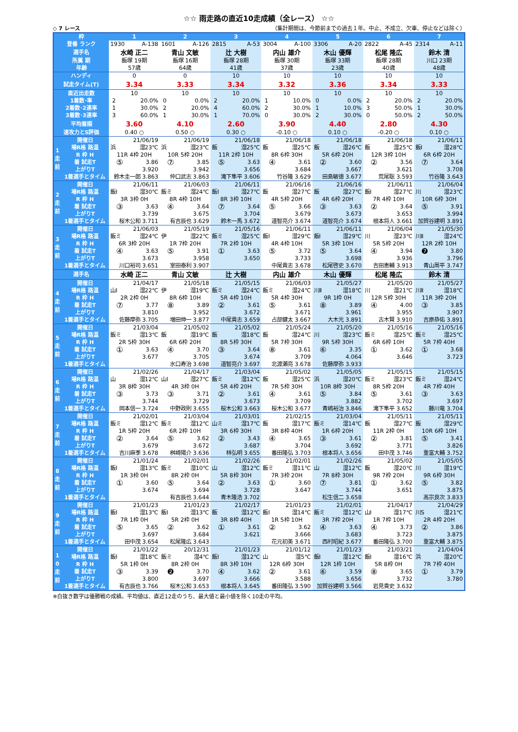☆☆ 雨走路の直近10走成績（全レース） ☆☆
◇ 7 レース （集計期間は、今節前までの過去１年。中止、不成立、欠車、停止などは除く）
| 枠 | | 1 | 2 | 3 | 4 | 5 | 6 | 7 |
| 登番 ランク | | 1930 A-138 | 1601 A-126 | 2815 A-53 | 3004 A-100 | 3306 A-20 | 2822 A-45 | 2314 A-11 |
| 選手名 | | 水崎 正二 | 青山 文敏 | 辻 大樹 | 内山 雄介 | 木山 優輝 | 松尾 隆広 | 鈴木 清 |
| 所属 期 | | 飯塚 19期 | 飯塚 16期 | 飯塚 28期 | 飯塚 30期 | 飯塚 33期 | 飯塚 28期 | 川口 23期 |
| 年齢 | | 57歳 | 64歳 | 41歳 | 37歳 | 23歳 | 40歳 | 48歳 |
| ハンディ | | 0 | 0 | 10 | 10 | 10 | 10 | 10 |
| 試走タイム(T) | | 3.34 | 3.33 | 3.34 | 3.32 | 3.36 | 3.34 | 3.33 |
| 直近出走数 | | 10 | 10 | 10 | 10 | 10 | 10 | 10 |
| 1着数･率 | | 2 20.0% | 0 0.0% | 2 20.0% | 1 10.0% | 0 0.0% | 2 20.0% | 2 20.0% |
| 2着数･2連率 | | 1 30.0% | 2 20.0% | 4 60.0% | 2 30.0% | 1 10.0% | 3 50.0% | 1 30.0% |
| 3着数･3連率 | | 3 60.0% | 1 30.0% | 1 70.0% | 0 30.0% | 2 30.0% | 0 50.0% | 2 50.0% |
| 平均着順 | | 3.60 | 4.10 | 2.60 | 3.90 | 4.40 | 2.80 | 4.30 |
| 速攻力とS評価 | | 0.40 ○ | 0.50 ○ | 0.30 ○ | -0.10 ○ | 0.10 ○ | -0.20 ○ | 0.10 ○ |
| 1 走 前 | 開催日 | 21/06/19 | 21/06/19 | 21/06/18 | 21/06/18 | 21/06/18 | 21/06/18 | 21/06/11 |
| | 場R格 路温 | 浜 湿23℃ | 浜 湿23℃ | 飯 湿25℃ | 飯 湿25℃ | 飯 湿26℃ | 飯 湿25℃ | 飯Ⅰ 湿28℃ |
| | R 枠 H | 11R 4枠 20H | 10R 5枠 20H | 11R 2枠 10H | 8R 6枠 30H | 5R 6枠 20H | 12R 3枠 10H | 6R 6枠 20H |
| | 着 試走T | ⑤ 3.86 | ⑦ 3.85 | ⑤ 3.63 | ④ 3.61 | ② 3.60 | ② 3.56 | ⑦ 3.64 |
| | 上がりT | 3.920 | 3.942 | 3.656 | 3.684 | 3.667 | 3.621 | 3.708 |
| | 1着選手とタイム | 鈴木圭一郎 3.863 | 仲口武志 3.863 | 滝下隼平 3.606 | 竹谷隆 3.629 | 田島敏徳 3.677 | 荒尾聡 3.593 | 竹谷隆 3.643 |
| 2 走 前 | 開催日 | 21/06/11 | 21/06/03 | 21/06/11 | 21/06/16 | 21/06/16 | 21/06/11 | 21/06/04 |
| | 場R格 路温 | 飯Ⅰ 湿30℃ | 飯ミ 湿24℃ | 飯Ⅰ 湿27℃ | 飯 湿27℃ | 飯 湿27℃ | 飯Ⅰ 湿27℃ | 川 湿23℃ |
| | R 枠 H | 3R 3枠 0H | 8R 4枠 10H | 8R 3枠 10H | 4R 5枠 20H | 4R 6枠 20H | 7R 4枠 10H | 10R 6枠 30H |
| | 着 試走T | ③ 3.63 | ④ 3.64 | ⑦ 3.64 | ⑤ 3.66 | ③ 3.63 | ② 3.64 | ⑤ 3.91 |
| | 上がりT | 3.739 | 3.675 | 3.704 | 3.679 | 3.673 | 3.653 | 3.994 |
| | 1着選手とタイム | 桜木公和 3.711 | 有吉辰也 3.629 | 鈴木一馬 3.672 | 道智亮介 3.674 | 道智亮介 3.674 | 根本将人 3.661 | 加賀谷建明 3.891 |
| 3 走 前 | 開催日 | 21/06/03 | 21/05/19 | 21/05/16 | 21/06/11 | 21/06/11 | 21/06/04 | 21/05/30 |
| | 場R格 路温 | 飯ミ 湿24℃ | 伊 湿22℃ | 飯ミ 湿25℃ | 飯Ⅰ 湿29℃ | 飯Ⅰ 湿29℃ | 川 湿23℃ | 川Ⅱ 湿24℃ |
| | R 枠 H | 6R 3枠 20H | 1R 7枠 20H | 7R 2枠 10H | 4R 4枠 10H | 5R 3枠 10H | 5R 5枠 20H | 12R 2枠 10H |
| | 着 試走T | ④ 3.63 | ⑤ 3.91 | ① 3.63 | ⑤ 3.72 | ⑤ 3.64 | ④ 3.94 | ❼ 3.80 |
| | 上がりT | 3.673 | 3.958 | 3.650 | 3.733 | 3.698 | 3.936 | 3.796 |
| | 1着選手とタイム | 川口裕司 3.651 | 室田泰利 3.907 | | 中尾貴志 3.678 | 松尾啓史 3.670 | 吉田恵輔 3.913 | 青山周平 3.747 |
| 選手名 | | 水崎 正二 | 青山 文敏 | 辻 大樹 | 内山 雄介 | 木山 優輝 | 松尾 隆広 | 鈴木 清 |
| 4 走 前 | 開催日 | 21/04/17 | 21/05/18 | 21/05/15 | 21/06/03 | 21/05/27 | 21/05/20 | 21/05/27 |
| | 場R格 路温 | 山Ⅰ 湿22℃ | 伊 湿19℃ | 飯ミ 湿24℃ | 飯ミ 湿24℃ | 川Ⅱ 湿18℃ | 川 湿21℃ | 川Ⅱ 湿18℃ |
| | R 枠 H | 2R 2枠 0H | 8R 6枠 10H | 5R 4枠 10H | 5R 4枠 30H | 9R 1枠 0H | 12R 5枠 30H | 11R 3枠 20H |
| | 着 試走T | ⑦ 3.77 | ⑧ 3.89 | ② 3.61 | ⑤ 3.61 | ⑧ 3.89 | ④ 4.00 | ③ 3.85 |
| | 上がりT | 3.810 | 3.952 | 3.672 | 3.671 | 3.961 | 3.955 | 3.907 |
| | 1着選手とタイム | 佐藤摩弥 3.705 | 増田伸一 3.877 | 中尾貴志 3.659 | 占部健太 3.667 | 大木光 3.891 | 古木賢 3.910 | 吉原恭佑 3.891 |
| 5 走 前 | 開催日 | 21/03/04 | 21/05/02 | 21/05/02 | 21/05/24 | 21/05/20 | 21/05/16 | 21/05/16 |
| | 場R格 路温 | 飯ミ 湿13℃ | 飯 湿19℃ | 飯 湿18℃ | 飯 湿24℃ | 川 湿23℃ | 飯ミ 湿25℃ | 飯ミ 湿25℃ |
| | R 枠 H | 2R 5枠 30H | 6R 6枠 20H | 8R 5枠 30H | 5R 7枠 30H | 9R 5枠 30H | 6R 6枠 10H | 5R 7枠 40H |
| | 着 試走T | ① 3.63 | ④ 3.70 | ③ 3.64 | ⑧ 3.61 | ⑥ 3.35 | ① 3.62 | ① 3.68 |
| | 上がりT | 3.677 | 3.705 | 3.674 | 3.709 | 4.064 | 3.646 | 3.723 |
| | 1着選手とタイム | | 水口寿治 3.698 | 道智亮介 3.697 | 北渡瀬亮 3.678 | 佐藤摩弥 3.933 | | |
| 6 走 前 | 開催日 | 21/02/26 | 21/04/17 | 21/03/04 | 21/05/02 | 21/05/05 | 21/05/15 | 21/05/15 |
| | 場R格 路温 | 山 湿12℃ | 山Ⅰ 湿27℃ | 飯ミ 湿12℃ | 飯 湿25℃ | 浜 湿20℃ | 飯ミ 湿23℃ | 飯ミ 湿24℃ |
| | R 枠 H | 3R 8枠 30H | 4R 3枠 0H | 5R 4枠 20H | 7R 5枠 30H | 10R 8枠 30H | 8R 5枠 20H | 4R 7枠 40H |
| | 着 試走T | ③ 3.73 | ③ 3.71 | ② 3.61 | ④ 3.61 | ⑤ 3.84 | ⑤ 3.61 | ③ 3.63 |
| | 上がりT | 3.744 | 3.729 | 3.673 | 3.709 | 3.882 | 3.702 | 3.697 |
| | 1着選手とタイム | 岡本信一 3.724 | 中野政則 3.655 | 桜木公和 3.663 | 桜木公和 3.677 | 青嶋裕治 3.846 | 滝下隼平 3.652 | 藤川竜 3.704 |
| 7 走 前 | 開催日 | 21/02/01 | 21/03/04 | 21/03/01 | 21/02/15 | 21/03/04 | 21/05/11 | 21/05/11 |
| | 場R格 路温 | 飯ミ 湿12℃ | 飯ミ 湿12℃ | 山ミ 湿17℃ | 飯 湿17℃ | 飯ミ 湿14℃ | 飯 湿27℃ | 飯 湿29℃ |
| | R 枠 H | 1R 5枠 20H | 6R 2枠 10H | 3R 6枠 30H | 3R 8枠 40H | 1R 6枠 20H | 11R 2枠 0H | 10R 6枠 10H |
| | 着 試走T | ② 3.64 | ⑤ 3.62 | ② 3.43 | ④ 3.65 | ③ 3.61 | ② 3.81 | ⑤ 3.41 |
| | 上がりT | 3.679 | 3.672 | 3.687 | 3.704 | 3.692 | 3.771 | 3.826 |
| | 1着選手とタイム | 吉川麻季 3.678 | 桝崎陽介 3.636 | 林弘明 3.655 | 番田隆弘 3.703 | 根本将人 3.656 | 田中茂 3.746 | 重富大輔 3.752 |
| 8 走 前 | 開催日 | 21/01/24 | 21/02/01 | 21/02/26 | 21/02/01 | 21/02/26 | 21/05/02 | 21/05/05 |
| | 場R格 路温 | 飯Ⅰ 湿13℃ | 飯ミ 湿10℃ | 山 湿12℃ | 飯ミ 湿11℃ | 山 湿12℃ | 飯 湿20℃ | 川 湿19℃ |
| | R 枠 H | 1R 3枠 0H | 8R 2枠 0H | 5R 8枠 30H | 7R 3枠 20H | 7R 8枠 30H | 9R 7枠 20H | 9R 6枠 30H |
| | 着 試走T | ① 3.60 | ⑤ 3.64 | ② 3.63 | ① 3.60 | ⑦ 3.81 | ① 3.62 | ⑤ 3.82 |
| | 上がりT | 3.674 | 3.694 | 3.728 | 3.647 | 3.744 | 3.651 | 3.875 |
| | 1着選手とタイム | | 有吉辰也 3.644 | 青木隆浩 3.702 | | 松生信二 3.658 | | 高宗良次 3.833 |
| 9 走 前 | 開催日 | 21/01/23 | 21/01/23 | 21/02/17 | 21/01/23 | 21/02/01 | 21/04/17 | 21/04/29 |
| | 場R格 路温 | 飯Ⅰ 湿13℃ | 飯Ⅰ 湿13℃ | 飯 湿12℃ | 飯Ⅰ 湿14℃ | 飯ミ 湿12℃ | 山Ⅰ 湿17℃ | 川S 湿21℃ |
| | R 枠 H | 7R 1枠 0H | 5R 2枠 0H | 3R 8枠 40H | 1R 5枠 10H | 3R 7枠 20H | 1R 7枠 10H | 2R 4枠 20H |
| | 着 試走T | ⑤ 3.65 | ② 3.62 | ① 3.61 | ② 3.62 | ④ 3.63 | ④ 3.73 | ② 3.86 |
| | 上がりT | 3.697 | 3.684 | 3.621 | 3.666 | 3.683 | 3.723 | 3.875 |
| | 1着選手とタイム | 田中茂 3.654 | 松尾隆広 3.643 | | 花元初美 3.671 | 西村昭紀 3.677 | 番田隆弘 3.700 | 重富大輔 3.875 |
| 1 0 走 前 | 開催日 | 21/01/22 | 20/12/31 | 21/01/23 | 21/01/12 | 21/01/23 | 21/03/21 | 21/04/04 |
| | 場R格 路温 | 飯Ⅰ 湿18℃ | 飯ミ 湿4℃ | 飯Ⅰ 湿12℃ | 山 湿5℃ | 飯Ⅰ 湿12℃ | 飯Ⅰ 湿16℃ | 浜 湿20℃ |
| | R 枠 H | 5R 1枠 0H | 8R 2枠 0H | 8R 3枠 10H | 12R 6枠 30H | 12R 1枠 10H | 5R 8枠 0H | 7R 7枠 40H |
| | 着 試走T | ③ 3.39 | ❷ 3.70 | ④ 3.62 | ② 3.61 | ⑥ 3.59 | ⑧ 3.65 | ① 3.79 |
| | 上がりT | 3.800 | 3.697 | 3.666 | 3.588 | 3.656 | 3.732 | 3.780 |
| | 1着選手とタイム | 有吉辰也 3.766 | 桜木公和 3.653 | 根本将人 3.645 | 番田隆弘 3.590 | 加賀谷建明 3.566 | 岩見貴史 3.632 | |
※白抜き数字は優勝戦の成績。平均値は、直近12走のうち、最大値と最小値を除く10走の平均。